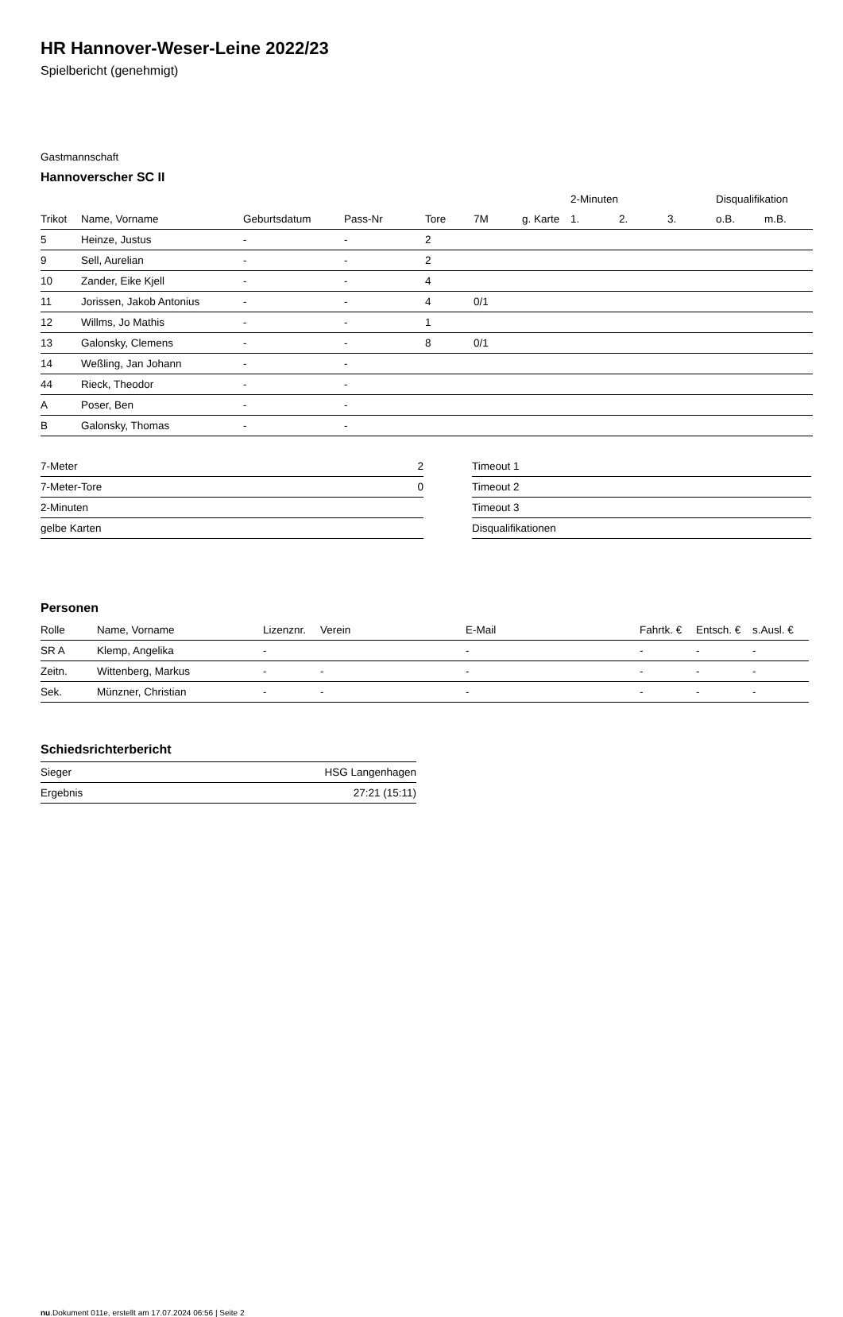HR Hannover-Weser-Leine 2022/23
Spielbericht (genehmigt)
Gastmannschaft
Hannoverscher SC II
| | | | | | | | 2-Minuten | | | Disqualifikation | |
| --- | --- | --- | --- | --- | --- | --- | --- | --- | --- | --- | --- |
| Trikot | Name, Vorname | Geburtsdatum | Pass-Nr | Tore | 7M | g. Karte | 1. | 2. | 3. | o.B. | m.B. |
| 5 | Heinze, Justus | - | - | 2 | | | | | | | |
| 9 | Sell, Aurelian | - | - | 2 | | | | | | | |
| 10 | Zander, Eike Kjell | - | - | 4 | | | | | | | |
| 11 | Jorissen, Jakob Antonius | - | - | 4 | 0/1 | | | | | | |
| 12 | Willms, Jo Mathis | - | - | 1 | | | | | | | |
| 13 | Galonsky, Clemens | - | - | 8 | 0/1 | | | | | | |
| 14 | Weßling, Jan Johann | - | - | | | | | | | | |
| 44 | Rieck, Theodor | - | - | | | | | | | | |
| A | Poser, Ben | - | - | | | | | | | | |
| B | Galonsky, Thomas | - | - | | | | | | | | |
| 7-Meter | 2 |
| 7-Meter-Tore | 0 |
| 2-Minuten | |
| gelbe Karten | |
| Timeout 1 |
| Timeout 2 |
| Timeout 3 |
| Disqualifikationen |
Personen
| Rolle | Name, Vorname | Lizenznr. | Verein | E-Mail | Fahrtk. € | Entsch. € | s.Ausl. € |
| --- | --- | --- | --- | --- | --- | --- | --- |
| SR A | Klemp, Angelika | - | | - | - | - | - |
| Zeitn. | Wittenberg, Markus | - | - | - | - | - | - |
| Sek. | Münzner, Christian | - | - | - | - | - | - |
Schiedsrichterbericht
| Sieger | HSG Langenhagen |
| Ergebnis | 27:21 (15:11) |
nu.Dokument 011e, erstellt am 17.07.2024 06:56 | Seite 2